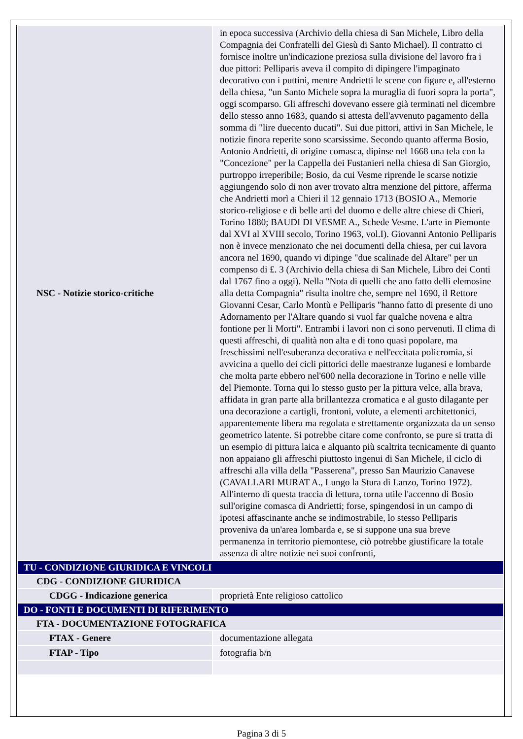| NSC - Notizie storico-critiche | in epoca successiva (Archivio della chiesa di San Michele, Libro della Compagnia dei Confratelli del Giesù di Santo Michael). Il contratto ci fornisce inoltre un'indicazione preziosa sulla divisione del lavoro fra i due pittori: Pelliparis aveva il compito di dipingere l'impaginato decorativo con i puttini, mentre Andrietti le scene con figure e, all'esterno della chiesa, "un Santo Michele sopra la muraglia di fuori sopra la porta", oggi scomparso. Gli affreschi dovevano essere già terminati nel dicembre dello stesso anno 1683, quando si attesta dell'avvenuto pagamento della somma di "lire duecento ducati". Sui due pittori, attivi in San Michele, le notizie finora reperite sono scarsissime. Secondo quanto afferma Bosio, Antonio Andrietti, di origine comasca, dipinse nel 1668 una tela con la "Concezione" per la Cappella dei Fustanieri nella chiesa di San Giorgio, purtroppo irreperibile; Bosio, da cui Vesme riprende le scarse notizie aggiungendo solo di non aver trovato altra menzione del pittore, afferma che Andrietti morì a Chieri il 12 gennaio 1713 (BOSIO A., Memorie storico-religiose e di belle arti del duomo e delle altre chiese di Chieri, Torino 1880; BAUDI DI VESME A., Schede Vesme. L'arte in Piemonte dal XVI al XVIII secolo, Torino 1963, vol.I). Giovanni Antonio Pelliparis non è invece menzionato che nei documenti della chiesa, per cui lavora ancora nel 1690, quando vi dipinge "due scalinade del Altare" per un compenso di £. 3 (Archivio della chiesa di San Michele, Libro dei Conti dal 1767 fino a oggi). Nella "Nota di quelli che ano fatto delli elemosine alla detta Compagnia" risulta inoltre che, sempre nel 1690, il Rettore Giovanni Cesar, Carlo Montù e Pelliparis "hanno fatto di presente di uno Adornamento per l'Altare quando si vuol far qualche novena e altra fontione per li Morti". Entrambi i lavori non ci sono pervenuti. Il clima di questi affreschi, di qualità non alta e di tono quasi popolare, ma freschissimi nell'esuberanza decorativa e nell'eccitata policromia, si avvicina a quello dei cicli pittorici delle maestranze luganesi e lombarde che molta parte ebbero nel'600 nella decorazione in Torino e nelle ville del Piemonte. Torna qui lo stesso gusto per la pittura velce, alla brava, affidata in gran parte alla brillantezza cromatica e al gusto dilagante per una decorazione a cartigli, frontoni, volute, a elementi architettonici, apparentemente libera ma regolata e strettamente organizzata da un senso geometrico latente. Si potrebbe citare come confronto, se pure si tratta di un esempio di pittura laica e alquanto più scaltrita tecnicamente di quanto non appaiano gli affreschi piuttosto ingenui di San Michele, il ciclo di affreschi alla villa della "Passerena", presso San Maurizio Canavese (CAVALLARI MURAT A., Lungo la Stura di Lanzo, Torino 1972). All'interno di questa traccia di lettura, torna utile l'accenno di Bosio sull'origine comasca di Andrietti; forse, spingendosi in un campo di ipotesi affascinante anche se indimostrabile, lo stesso Pelliparis proveniva da un'area lombarda e, se si suppone una sua breve permanenza in territorio piemontese, ciò potrebbe giustificare la totale assenza di altre notizie nei suoi confronti, |
| TU - CONDIZIONE GIURIDICA E VINCOLI | |
| CDG - CONDIZIONE GIURIDICA | |
| CDGG - Indicazione generica | proprietà Ente religioso cattolico |
| DO - FONTI E DOCUMENTI DI RIFERIMENTO | |
| FTA - DOCUMENTAZIONE FOTOGRAFICA | |
| FTAX - Genere | documentazione allegata |
| FTAP - Tipo | fotografia b/n |
Pagina 3 di 5